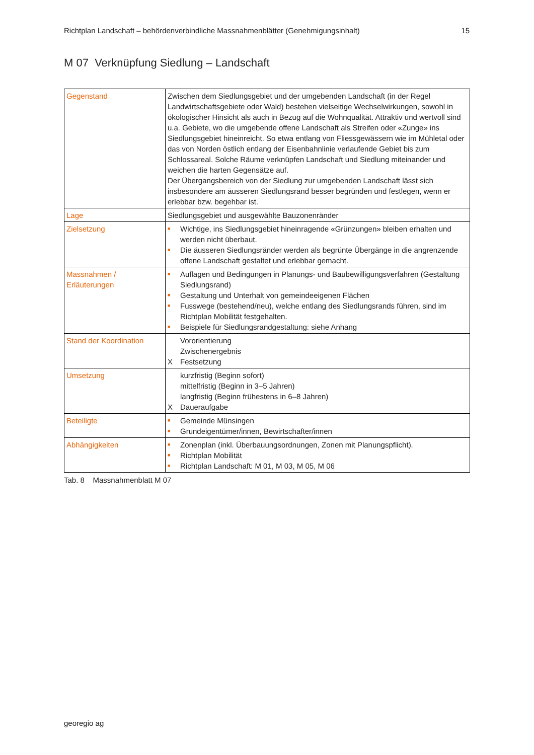Richtplan Landschaft – behördenverbindliche Massnahmenblätter (Genehmigungsinhalt) 15
M 07 Verknüpfung Siedlung – Landschaft
| Gegenstand | Zwischen dem Siedlungsgebiet und der umgebenden Landschaft (in der Regel Landwirtschaftsgebiete oder Wald) bestehen vielseitige Wechselwirkungen, sowohl in ökologischer Hinsicht als auch in Bezug auf die Wohnqualität. Attraktiv und wertvoll sind u.a. Gebiete, wo die umgebende offene Landschaft als Streifen oder «Zunge» ins Siedlungsgebiet hineinreicht. So etwa entlang von Fliessgewässern wie im Mühletal oder das von Norden östlich entlang der Eisenbahnlinie verlaufende Gebiet bis zum Schlossareal. Solche Räume verknüpfen Landschaft und Siedlung miteinander und weichen die harten Gegensätze auf. Der Übergangsbereich von der Siedlung zur umgebenden Landschaft lässt sich insbesondere am äusseren Siedlungsrand besser begründen und festlegen, wenn er erlebbar bzw. begehbar ist. |
| Lage | Siedlungsgebiet und ausgewählte Bauzonenränder |
| Zielsetzung | ■ Wichtige, ins Siedlungsgebiet hineinragende «Grünzungen» bleiben erhalten und werden nicht überbaut. ■ Die äusseren Siedlungsränder werden als begrünte Übergänge in die angrenzende offene Landschaft gestaltet und erlebbar gemacht. |
| Massnahmen / Erläuterungen | ■ Auflagen und Bedingungen in Planungs- und Baubewilligungsverfahren (Gestaltung Siedlungsrand) ■ Gestaltung und Unterhalt von gemeindeeigenen Flächen ■ Fusswege (bestehend/neu), welche entlang des Siedlungsrands führen, sind im Richtplan Mobilität festgehalten. ■ Beispiele für Siedlungsrandgestaltung: siehe Anhang |
| Stand der Koordination | Vororientierung Zwischenergebnis X Festsetzung |
| Umsetzung | kurzfristig (Beginn sofort) mittelfristig (Beginn in 3–5 Jahren) langfristig (Beginn frühestens in 6–8 Jahren) X Daueraufgabe |
| Beteiligte | ■ Gemeinde Münsingen ■ Grundeigentümer/innen, Bewirtschafter/innen |
| Abhängigkeiten | ■ Zonenplan (inkl. Überbauungsordnungen, Zonen mit Planungspflicht). ■ Richtplan Mobilität ■ Richtplan Landschaft: M 01, M 03, M 05, M 06 |
Tab. 8 Massnahmenblatt M 07
georegio ag